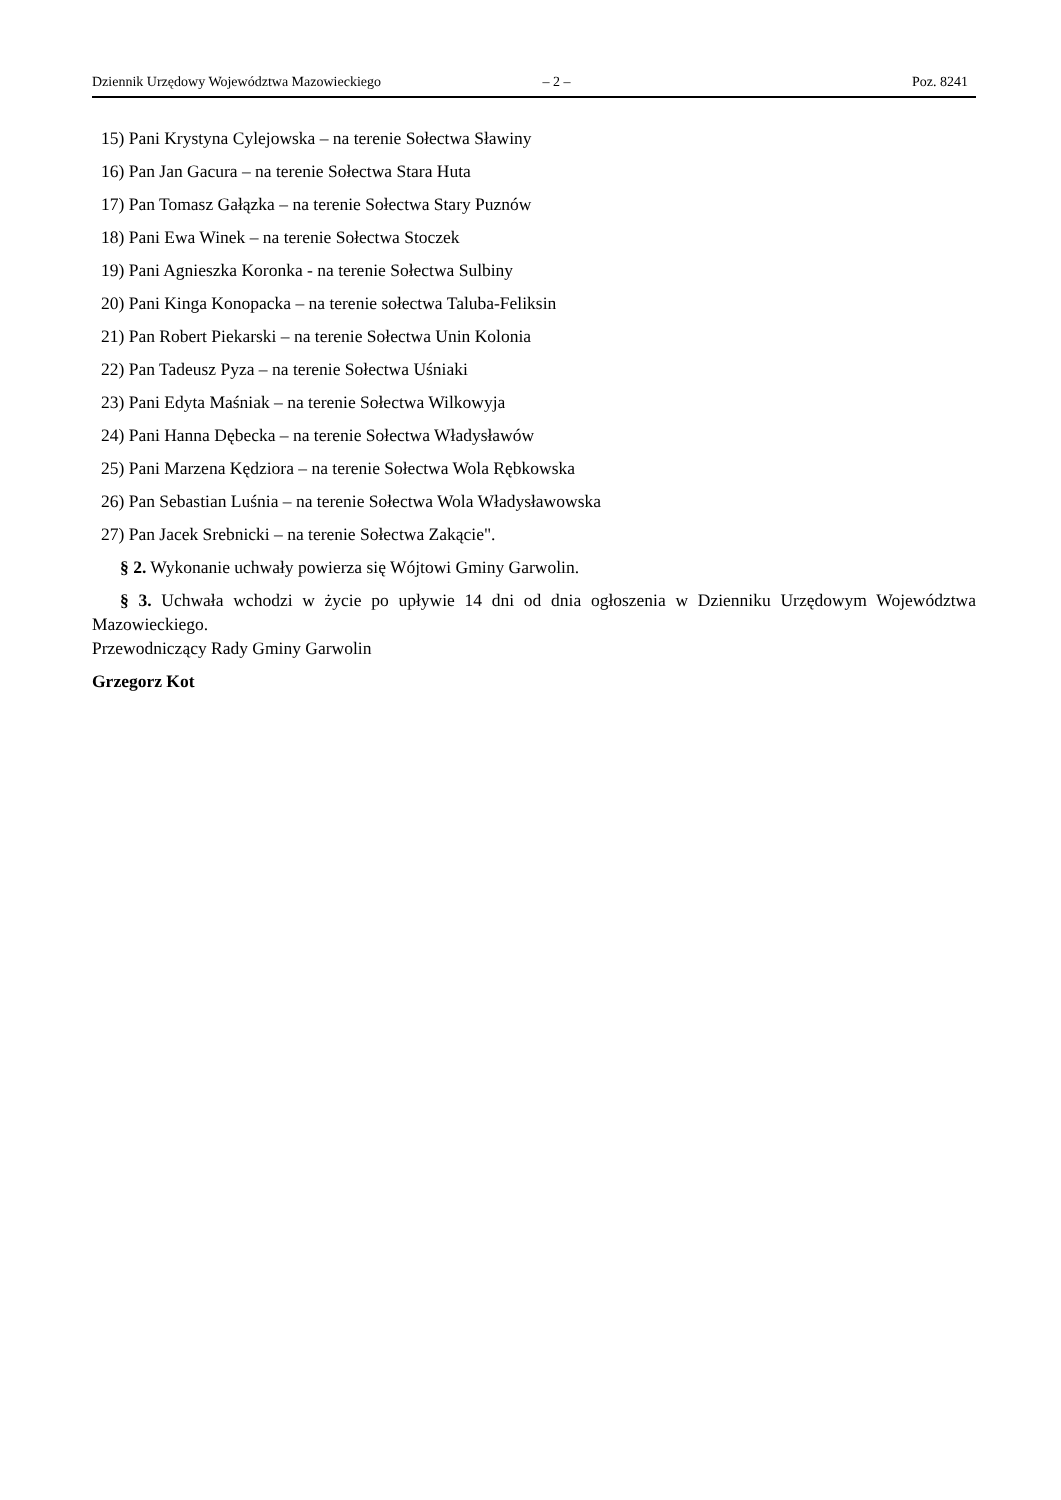Dziennik Urzędowy Województwa Mazowieckiego – 2 – Poz. 8241
15) Pani Krystyna Cylejowska – na terenie Sołectwa Sławiny
16) Pan Jan Gacura – na terenie Sołectwa Stara Huta
17) Pan Tomasz Gałązka – na terenie Sołectwa Stary Puznów
18) Pani Ewa Winek – na terenie Sołectwa Stoczek
19) Pani Agnieszka Koronka - na terenie Sołectwa Sulbiny
20) Pani Kinga Konopacka – na terenie sołectwa Taluba-Feliksin
21) Pan Robert Piekarski – na terenie Sołectwa Unin Kolonia
22) Pan Tadeusz Pyza – na terenie Sołectwa Uśniaki
23) Pani Edyta Maśniak – na terenie Sołectwa Wilkowyja
24) Pani Hanna Dębecka – na terenie Sołectwa Władysławów
25) Pani Marzena Kędziora – na terenie Sołectwa Wola Rębkowska
26) Pan Sebastian Luśnia – na terenie Sołectwa Wola Władysławowska
27) Pan Jacek Srebnicki – na terenie Sołectwa Zakącie".
§ 2. Wykonanie uchwały powierza się Wójtowi Gminy Garwolin.
§ 3. Uchwała wchodzi w życie po upływie 14 dni od dnia ogłoszenia w Dzienniku Urzędowym Województwa Mazowieckiego.
Przewodniczący Rady Gminy Garwolin
Grzegorz Kot